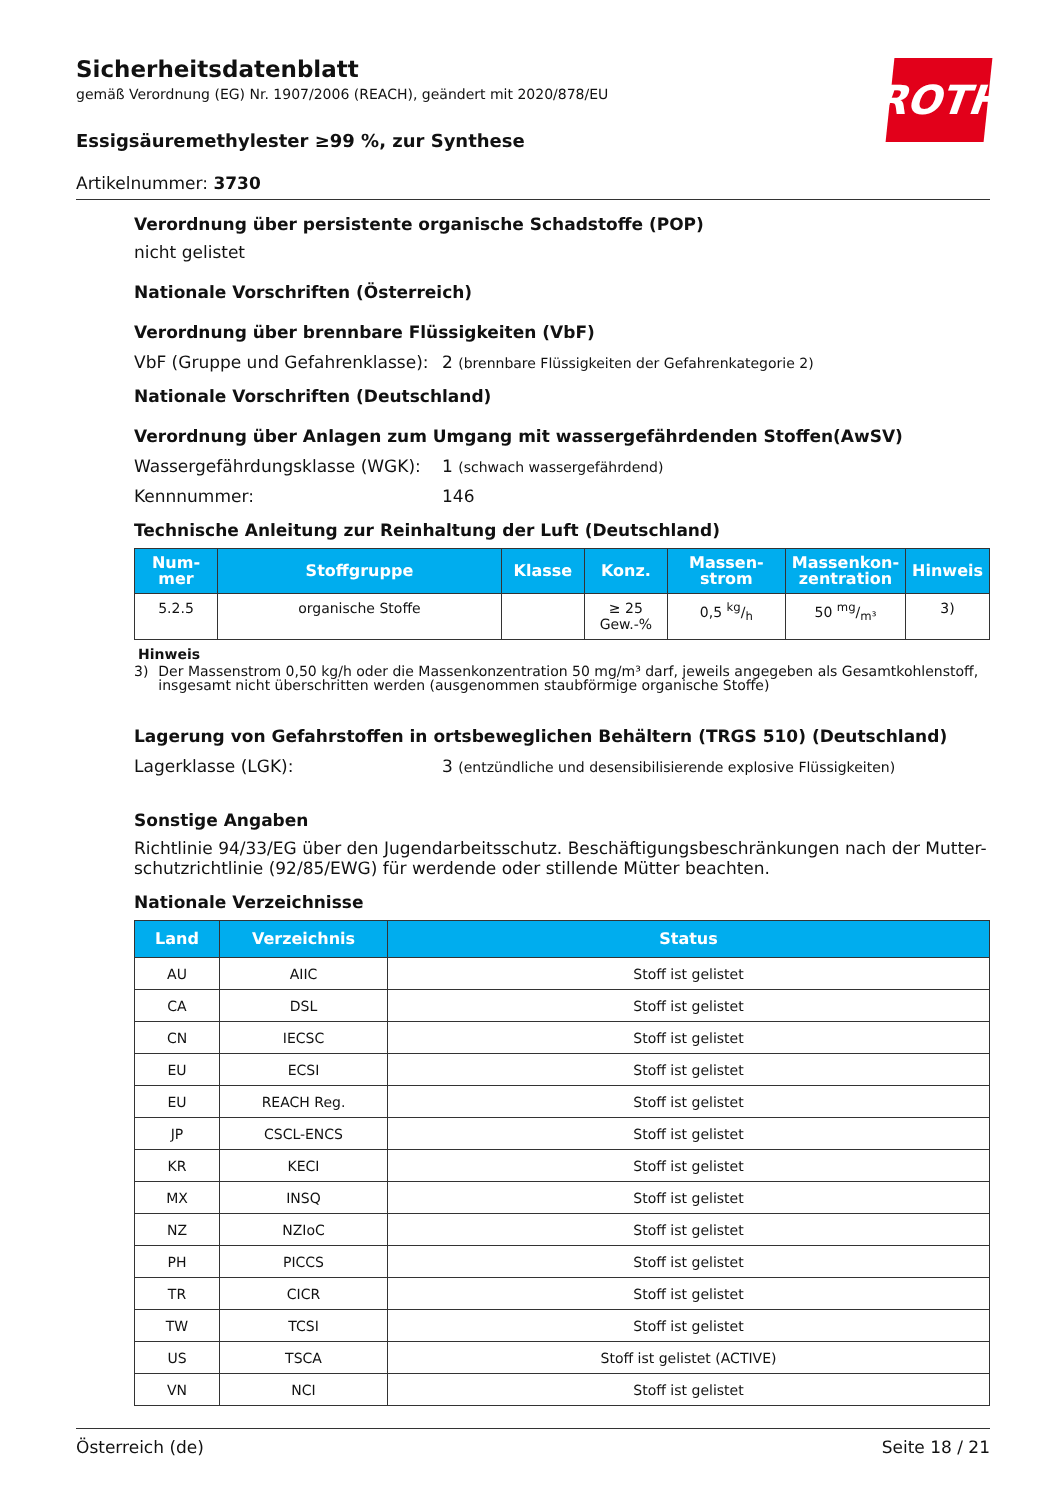ROTH
Sicherheitsdatenblatt
gemäß Verordnung (EG) Nr. 1907/2006 (REACH), geändert mit 2020/878/EU
Essigsäuremethylester ≥99 %, zur Synthese
Artikelnummer: 3730
Verordnung über persistente organische Schadstoffe (POP)
nicht gelistet
Nationale Vorschriften (Österreich)
Verordnung über brennbare Flüssigkeiten (VbF)
VbF (Gruppe und Gefahrenklasse):
2 (brennbare Flüssigkeiten der Gefahrenkategorie 2)
Nationale Vorschriften (Deutschland)
Verordnung über Anlagen zum Umgang mit wassergefährdenden Stoffen(AwSV)
Wassergefährdungsklasse (WGK): 1 (schwach wassergefährdend)
Kennnummer: 146
Technische Anleitung zur Reinhaltung der Luft (Deutschland)
| Num- mer | Stoffgruppe | Klasse | Konz. | Massen- strom | Massenkon- zentration | Hinweis |
| --- | --- | --- | --- | --- | --- | --- |
| 5.2.5 | organische Stoffe | | ≥ 25 Gew.-% | 0,5 kg/h | 50 mg/m³ | 3) |
Hinweis
3) Der Massenstrom 0,50 kg/h oder die Massenkonzentration 50 mg/m³ darf, jeweils angegeben als Gesamtkohlenstoff, insgesamt nicht überschritten werden (ausgenommen staubförmige organische Stoffe)
Lagerung von Gefahrstoffen in ortsbeweglichen Behältern (TRGS 510) (Deutschland)
Lagerklasse (LGK): 3 (entzündliche und desensibilisierende explosive Flüssigkeiten)
Sonstige Angaben
Richtlinie 94/33/EG über den Jugendarbeitsschutz. Beschäftigungsbeschränkungen nach der Mutter-schutzrichtlinie (92/85/EWG) für werdende oder stillende Mütter beachten.
Nationale Verzeichnisse
| Land | Verzeichnis | Status |
| --- | --- | --- |
| AU | AIIC | Stoff ist gelistet |
| CA | DSL | Stoff ist gelistet |
| CN | IECSC | Stoff ist gelistet |
| EU | ECSI | Stoff ist gelistet |
| EU | REACH Reg. | Stoff ist gelistet |
| JP | CSCL-ENCS | Stoff ist gelistet |
| KR | KECI | Stoff ist gelistet |
| MX | INSQ | Stoff ist gelistet |
| NZ | NZIoC | Stoff ist gelistet |
| PH | PICCS | Stoff ist gelistet |
| TR | CICR | Stoff ist gelistet |
| TW | TCSI | Stoff ist gelistet |
| US | TSCA | Stoff ist gelistet (ACTIVE) |
| VN | NCI | Stoff ist gelistet |
Österreich (de) Seite 18 / 21